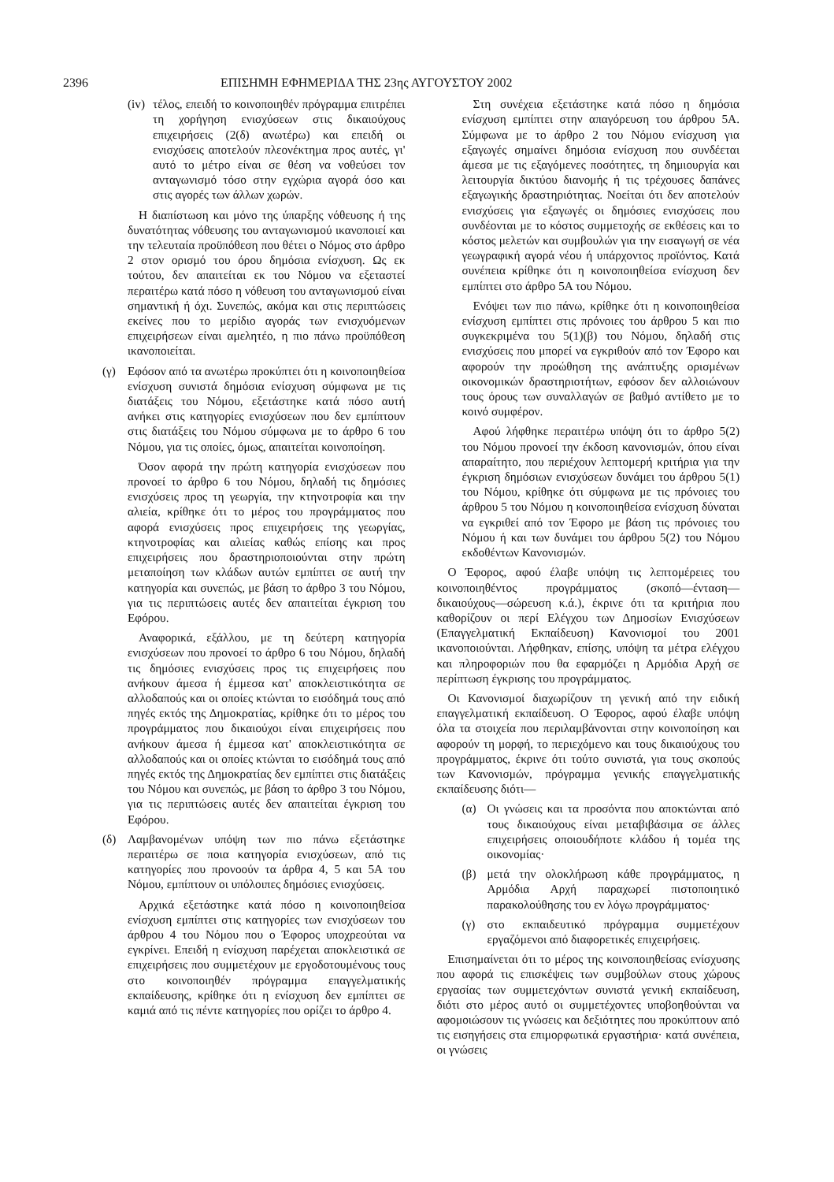2396 ΕΠΙΣΗΜΗ ΕΦΗΜΕΡΙΔΑ ΤΗΣ 23ης ΑΥΓΟΥΣΤΟΥ 2002
(iv) τέλος, επειδή το κοινοποιηθέν πρόγραμμα επιτρέπει τη χορήγηση ενισχύσεων στις δικαιούχους επιχειρήσεις (2(δ) ανωτέρω) και επειδή οι ενισχύσεις αποτελούν πλεονέκτημα προς αυτές, γι' αυτό το μέτρο είναι σε θέση να νοθεύσει τον ανταγωνισμό τόσο στην εγχώρια αγορά όσο και στις αγορές των άλλων χωρών.
Η διαπίστωση και μόνο της ύπαρξης νόθευσης ή της δυνατότητας νόθευσης του ανταγωνισμού ικανοποιεί και την τελευταία προϋπόθεση που θέτει ο Νόμος στο άρθρο 2 στον ορισμό του όρου δημόσια ενίσχυση. Ως εκ τούτου, δεν απαιτείται εκ του Νόμου να εξεταστεί περαιτέρω κατά πόσο η νόθευση του ανταγωνισμού είναι σημαντική ή όχι. Συνεπώς, ακόμα και στις περιπτώσεις εκείνες που το μερίδιο αγοράς των ενισχυόμενων επιχειρήσεων είναι αμελητέο, η πιο πάνω προϋπόθεση ικανοποιείται.
(γ) Εφόσον από τα ανωτέρω προκύπτει ότι η κοινοποιηθείσα ενίσχυση συνιστά δημόσια ενίσχυση σύμφωνα με τις διατάξεις του Νόμου, εξετάστηκε κατά πόσο αυτή ανήκει στις κατηγορίες ενισχύσεων που δεν εμπίπτουν στις διατάξεις του Νόμου σύμφωνα με το άρθρο 6 του Νόμου, για τις οποίες, όμως, απαιτείται κοινοποίηση.
Όσον αφορά την πρώτη κατηγορία ενισχύσεων που προνοεί το άρθρο 6 του Νόμου, δηλαδή τις δημόσιες ενισχύσεις προς τη γεωργία, την κτηνοτροφία και την αλιεία, κρίθηκε ότι το μέρος του προγράμματος που αφορά ενισχύσεις προς επιχειρήσεις της γεωργίας, κτηνοτροφίας και αλιείας καθώς επίσης και προς επιχειρήσεις που δραστηριοποιούνται στην πρώτη μεταποίηση των κλάδων αυτών εμπίπτει σε αυτή την κατηγορία και συνεπώς, με βάση το άρθρο 3 του Νόμου, για τις περιπτώσεις αυτές δεν απαιτείται έγκριση του Εφόρου.
Αναφορικά, εξάλλου, με τη δεύτερη κατηγορία ενισχύσεων που προνοεί το άρθρο 6 του Νόμου, δηλαδή τις δημόσιες ενισχύσεις προς τις επιχειρήσεις που ανήκουν άμεσα ή έμμεσα κατ' αποκλειστικότητα σε αλλοδαπούς και οι οποίες κτώνται το εισόδημά τους από πηγές εκτός της Δημοκρατίας, κρίθηκε ότι το μέρος του προγράμματος που δικαιούχοι είναι επιχειρήσεις που ανήκουν άμεσα ή έμμεσα κατ' αποκλειστικότητα σε αλλοδαπούς και οι οποίες κτώνται το εισόδημά τους από πηγές εκτός της Δημοκρατίας δεν εμπίπτει στις διατάξεις του Νόμου και συνεπώς, με βάση το άρθρο 3 του Νόμου, για τις περιπτώσεις αυτές δεν απαιτείται έγκριση του Εφόρου.
(δ) Λαμβανομένων υπόψη των πιο πάνω εξετάστηκε περαιτέρω σε ποια κατηγορία ενισχύσεων, από τις κατηγορίες που προνοούν τα άρθρα 4, 5 και 5Α του Νόμου, εμπίπτουν οι υπόλοιπες δημόσιες ενισχύσεις.
Αρχικά εξετάστηκε κατά πόσο η κοινοποιηθείσα ενίσχυση εμπίπτει στις κατηγορίες των ενισχύσεων του άρθρου 4 του Νόμου που ο Έφορος υποχρεούται να εγκρίνει. Επειδή η ενίσχυση παρέχεται αποκλειστικά σε επιχειρήσεις που συμμετέχουν με εργοδοτουμένους τους στο κοινοποιηθέν πρόγραμμα επαγγελματικής εκπαίδευσης, κρίθηκε ότι η ενίσχυση δεν εμπίπτει σε καμιά από τις πέντε κατηγορίες που ορίζει το άρθρο 4.
Στη συνέχεια εξετάστηκε κατά πόσο η δημόσια ενίσχυση εμπίπτει στην απαγόρευση του άρθρου 5Α. Σύμφωνα με το άρθρο 2 του Νόμου ενίσχυση για εξαγωγές σημαίνει δημόσια ενίσχυση που συνδέεται άμεσα με τις εξαγόμενες ποσότητες, τη δημιουργία και λειτουργία δικτύου διανομής ή τις τρέχουσες δαπάνες εξαγωγικής δραστηριότητας. Νοείται ότι δεν αποτελούν ενισχύσεις για εξαγωγές οι δημόσιες ενισχύσεις που συνδέονται με το κόστος συμμετοχής σε εκθέσεις και το κόστος μελετών και συμβουλών για την εισαγωγή σε νέα γεωγραφική αγορά νέου ή υπάρχοντος προϊόντος. Κατά συνέπεια κρίθηκε ότι η κοινοποιηθείσα ενίσχυση δεν εμπίπτει στο άρθρο 5Α του Νόμου.
Ενόψει των πιο πάνω, κρίθηκε ότι η κοινοποιηθείσα ενίσχυση εμπίπτει στις πρόνοιες του άρθρου 5 και πιο συγκεκριμένα του 5(1)(β) του Νόμου, δηλαδή στις ενισχύσεις που μπορεί να εγκριθούν από τον Έφορο και αφορούν την προώθηση της ανάπτυξης ορισμένων οικονομικών δραστηριοτήτων, εφόσον δεν αλλοιώνουν τους όρους των συναλλαγών σε βαθμό αντίθετο με το κοινό συμφέρον.
Αφού λήφθηκε περαιτέρω υπόψη ότι το άρθρο 5(2) του Νόμου προνοεί την έκδοση κανονισμών, όπου είναι απαραίτητο, που περιέχουν λεπτομερή κριτήρια για την έγκριση δημόσιων ενισχύσεων δυνάμει του άρθρου 5(1) του Νόμου, κρίθηκε ότι σύμφωνα με τις πρόνοιες του άρθρου 5 του Νόμου η κοινοποιηθείσα ενίσχυση δύναται να εγκριθεί από τον Έφορο με βάση τις πρόνοιες του Νόμου ή και των δυνάμει του άρθρου 5(2) του Νόμου εκδοθέντων Κανονισμών.
Ο Έφορος, αφού έλαβε υπόψη τις λεπτομέρειες του κοινοποιηθέντος προγράμματος (σκοπό—ένταση—δικαιούχους—σώρευση κ.ά.), έκρινε ότι τα κριτήρια που καθορίζουν οι περί Ελέγχου των Δημοσίων Ενισχύσεων (Επαγγελματική Εκπαίδευση) Κανονισμοί του 2001 ικανοποιούνται. Λήφθηκαν, επίσης, υπόψη τα μέτρα ελέγχου και πληροφοριών που θα εφαρμόζει η Αρμόδια Αρχή σε περίπτωση έγκρισης του προγράμματος.
Οι Κανονισμοί διαχωρίζουν τη γενική από την ειδική επαγγελματική εκπαίδευση. Ο Έφορος, αφού έλαβε υπόψη όλα τα στοιχεία που περιλαμβάνονται στην κοινοποίηση και αφορούν τη μορφή, το περιεχόμενο και τους δικαιούχους του προγράμματος, έκρινε ότι τούτο συνιστά, για τους σκοπούς των Κανονισμών, πρόγραμμα γενικής επαγγελματικής εκπαίδευσης διότι—
(α) Οι γνώσεις και τα προσόντα που αποκτώνται από τους δικαιούχους είναι μεταβιβάσιμα σε άλλες επιχειρήσεις οποιουδήποτε κλάδου ή τομέα της οικονομίας·
(β) μετά την ολοκλήρωση κάθε προγράμματος, η Αρμόδια Αρχή παραχωρεί πιστοποιητικό παρακολούθησης του εν λόγω προγράμματος·
(γ) στο εκπαιδευτικό πρόγραμμα συμμετέχουν εργαζόμενοι από διαφορετικές επιχειρήσεις.
Επισημαίνεται ότι το μέρος της κοινοποιηθείσας ενίσχυσης που αφορά τις επισκέψεις των συμβούλων στους χώρους εργασίας των συμμετεχόντων συνιστά γενική εκπαίδευση, διότι στο μέρος αυτό οι συμμετέχοντες υποβοηθούνται να αφομοιώσουν τις γνώσεις και δεξιότητες που προκύπτουν από τις εισηγήσεις στα επιμορφωτικά εργαστήρια· κατά συνέπεια, οι γνώσεις